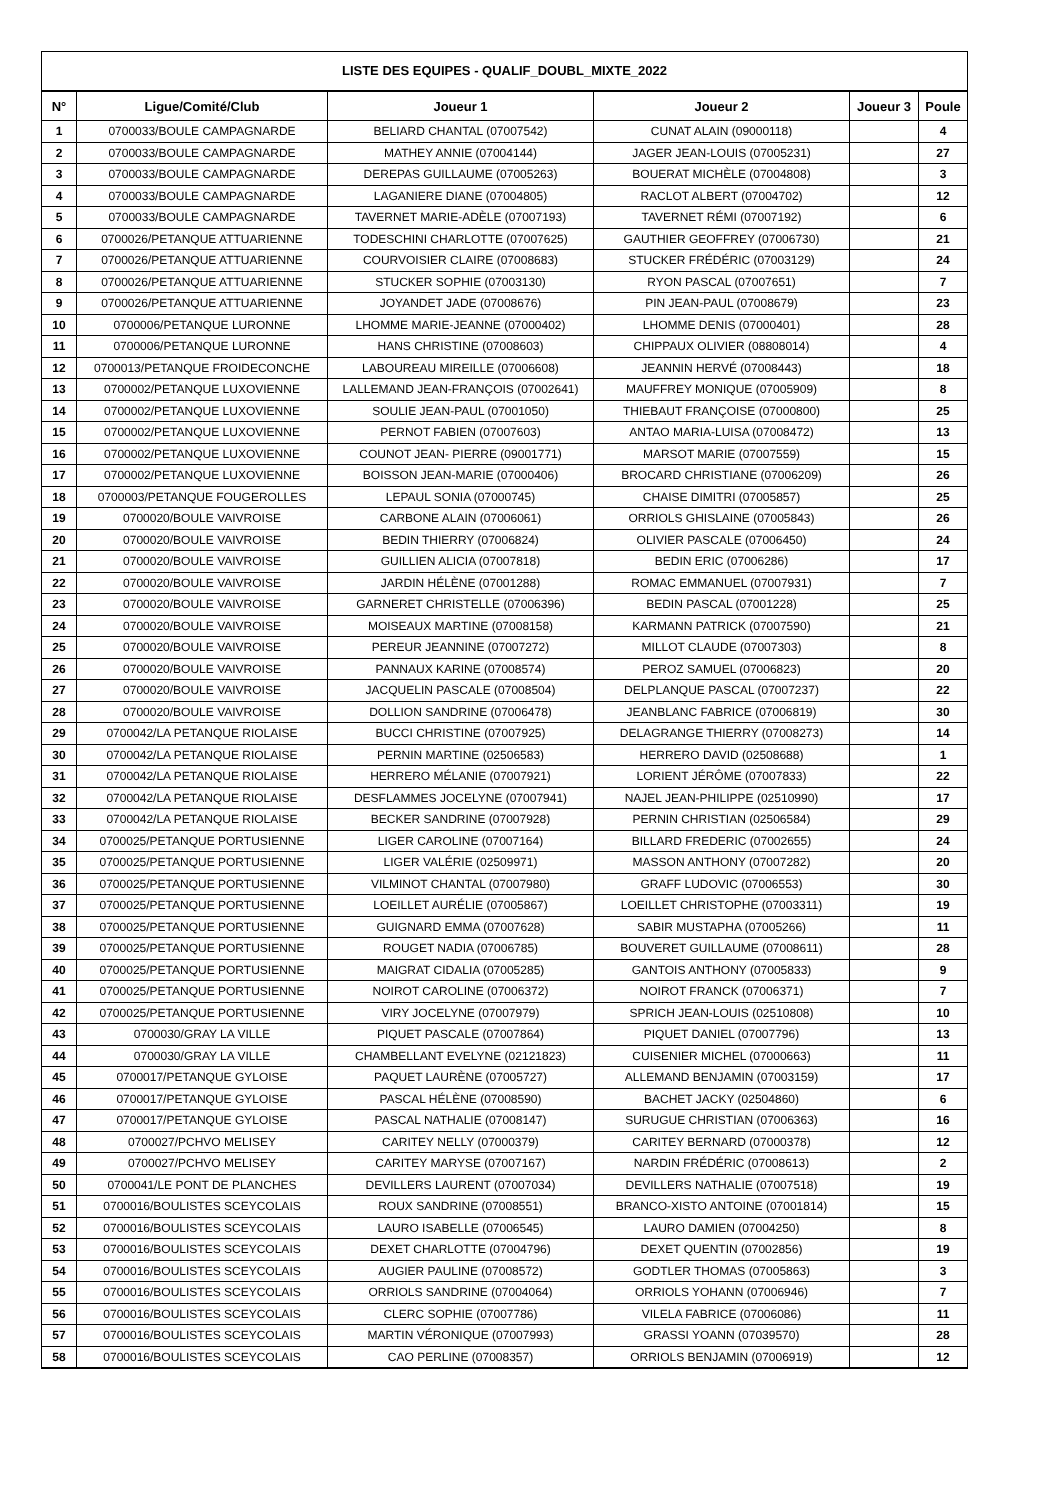LISTE DES EQUIPES - QUALIF_DOUBL_MIXTE_2022
| N° | Ligue/Comité/Club | Joueur 1 | Joueur 2 | Joueur 3 | Poule |
| --- | --- | --- | --- | --- | --- |
| 1 | 0700033/BOULE CAMPAGNARDE | BELIARD CHANTAL (07007542) | CUNAT ALAIN (09000118) | | 4 |
| 2 | 0700033/BOULE CAMPAGNARDE | MATHEY ANNIE (07004144) | JAGER JEAN-LOUIS (07005231) | | 27 |
| 3 | 0700033/BOULE CAMPAGNARDE | DEREPAS GUILLAUME (07005263) | BOUERAT MICHÈLE (07004808) | | 3 |
| 4 | 0700033/BOULE CAMPAGNARDE | LAGANIERE DIANE (07004805) | RACLOT ALBERT (07004702) | | 12 |
| 5 | 0700033/BOULE CAMPAGNARDE | TAVERNET MARIE-ADÈLE (07007193) | TAVERNET RÉMI (07007192) | | 6 |
| 6 | 0700026/PETANQUE ATTUARIENNE | TODESCHINI CHARLOTTE (07007625) | GAUTHIER GEOFFREY (07006730) | | 21 |
| 7 | 0700026/PETANQUE ATTUARIENNE | COURVOISIER CLAIRE (07008683) | STUCKER FRÉDÉRIC (07003129) | | 24 |
| 8 | 0700026/PETANQUE ATTUARIENNE | STUCKER SOPHIE (07003130) | RYON PASCAL (07007651) | | 7 |
| 9 | 0700026/PETANQUE ATTUARIENNE | JOYANDET JADE (07008676) | PIN JEAN-PAUL (07008679) | | 23 |
| 10 | 0700006/PETANQUE LURONNE | LHOMME MARIE-JEANNE (07000402) | LHOMME DENIS (07000401) | | 28 |
| 11 | 0700006/PETANQUE LURONNE | HANS CHRISTINE (07008603) | CHIPPAUX OLIVIER (08808014) | | 4 |
| 12 | 0700013/PETANQUE FROIDECONCHE | LABOUREAU MIREILLE (07006608) | JEANNIN HERVÉ (07008443) | | 18 |
| 13 | 0700002/PETANQUE LUXOVIENNE | LALLEMAND JEAN-FRANÇOIS (07002641) | MAUFFREY MONIQUE (07005909) | | 8 |
| 14 | 0700002/PETANQUE LUXOVIENNE | SOULIE JEAN-PAUL (07001050) | THIEBAUT FRANÇOISE (07000800) | | 25 |
| 15 | 0700002/PETANQUE LUXOVIENNE | PERNOT FABIEN (07007603) | ANTAO MARIA-LUISA (07008472) | | 13 |
| 16 | 0700002/PETANQUE LUXOVIENNE | COUNOT JEAN- PIERRE (09001771) | MARSOT MARIE (07007559) | | 15 |
| 17 | 0700002/PETANQUE LUXOVIENNE | BOISSON JEAN-MARIE (07000406) | BROCARD CHRISTIANE (07006209) | | 26 |
| 18 | 0700003/PETANQUE FOUGEROLLES | LEPAUL SONIA (07000745) | CHAISE DIMITRI (07005857) | | 25 |
| 19 | 0700020/BOULE VAIVROISE | CARBONE ALAIN (07006061) | ORRIOLS GHISLAINE (07005843) | | 26 |
| 20 | 0700020/BOULE VAIVROISE | BEDIN THIERRY (07006824) | OLIVIER PASCALE (07006450) | | 24 |
| 21 | 0700020/BOULE VAIVROISE | GUILLIEN ALICIA (07007818) | BEDIN ERIC (07006286) | | 17 |
| 22 | 0700020/BOULE VAIVROISE | JARDIN HÉLÈNE (07001288) | ROMAC EMMANUEL (07007931) | | 7 |
| 23 | 0700020/BOULE VAIVROISE | GARNERET CHRISTELLE (07006396) | BEDIN PASCAL (07001228) | | 25 |
| 24 | 0700020/BOULE VAIVROISE | MOISEAUX MARTINE (07008158) | KARMANN PATRICK (07007590) | | 21 |
| 25 | 0700020/BOULE VAIVROISE | PEREUR JEANNINE (07007272) | MILLOT CLAUDE (07007303) | | 8 |
| 26 | 0700020/BOULE VAIVROISE | PANNAUX KARINE (07008574) | PEROZ SAMUEL (07006823) | | 20 |
| 27 | 0700020/BOULE VAIVROISE | JACQUELIN PASCALE (07008504) | DELPLANQUE PASCAL (07007237) | | 22 |
| 28 | 0700020/BOULE VAIVROISE | DOLLION SANDRINE (07006478) | JEANBLANC FABRICE (07006819) | | 30 |
| 29 | 0700042/LA PETANQUE RIOLAISE | BUCCI CHRISTINE (07007925) | DELAGRANGE THIERRY (07008273) | | 14 |
| 30 | 0700042/LA PETANQUE RIOLAISE | PERNIN MARTINE (02506583) | HERRERO DAVID (02508688) | | 1 |
| 31 | 0700042/LA PETANQUE RIOLAISE | HERRERO MÉLANIE (07007921) | LORIENT JÉRÔME (07007833) | | 22 |
| 32 | 0700042/LA PETANQUE RIOLAISE | DESFLAMMES JOCELYNE (07007941) | NAJEL JEAN-PHILIPPE (02510990) | | 17 |
| 33 | 0700042/LA PETANQUE RIOLAISE | BECKER SANDRINE (07007928) | PERNIN CHRISTIAN (02506584) | | 29 |
| 34 | 0700025/PETANQUE PORTUSIENNE | LIGER CAROLINE (07007164) | BILLARD FREDERIC (07002655) | | 24 |
| 35 | 0700025/PETANQUE PORTUSIENNE | LIGER VALÉRIE (02509971) | MASSON ANTHONY (07007282) | | 20 |
| 36 | 0700025/PETANQUE PORTUSIENNE | VILMINOT CHANTAL (07007980) | GRAFF LUDOVIC (07006553) | | 30 |
| 37 | 0700025/PETANQUE PORTUSIENNE | LOEILLET AURÉLIE (07005867) | LOEILLET CHRISTOPHE (07003311) | | 19 |
| 38 | 0700025/PETANQUE PORTUSIENNE | GUIGNARD EMMA (07007628) | SABIR MUSTAPHA (07005266) | | 11 |
| 39 | 0700025/PETANQUE PORTUSIENNE | ROUGET NADIA (07006785) | BOUVERET GUILLAUME (07008611) | | 28 |
| 40 | 0700025/PETANQUE PORTUSIENNE | MAIGRAT CIDALIA (07005285) | GANTOIS ANTHONY (07005833) | | 9 |
| 41 | 0700025/PETANQUE PORTUSIENNE | NOIROT CAROLINE (07006372) | NOIROT FRANCK (07006371) | | 7 |
| 42 | 0700025/PETANQUE PORTUSIENNE | VIRY JOCELYNE (07007979) | SPRICH JEAN-LOUIS (02510808) | | 10 |
| 43 | 0700030/GRAY LA VILLE | PIQUET PASCALE (07007864) | PIQUET DANIEL (07007796) | | 13 |
| 44 | 0700030/GRAY LA VILLE | CHAMBELLANT EVELYNE (02121823) | CUISENIER MICHEL (07000663) | | 11 |
| 45 | 0700017/PETANQUE GYLOISE | PAQUET LAURÈNE (07005727) | ALLEMAND BENJAMIN (07003159) | | 17 |
| 46 | 0700017/PETANQUE GYLOISE | PASCAL HÉLÈNE (07008590) | BACHET JACKY (02504860) | | 6 |
| 47 | 0700017/PETANQUE GYLOISE | PASCAL NATHALIE (07008147) | SURUGUE CHRISTIAN (07006363) | | 16 |
| 48 | 0700027/PCHVO MELISEY | CARITEY NELLY (07000379) | CARITEY BERNARD (07000378) | | 12 |
| 49 | 0700027/PCHVO MELISEY | CARITEY MARYSE (07007167) | NARDIN FRÉDÉRIC (07008613) | | 2 |
| 50 | 0700041/LE PONT DE PLANCHES | DEVILLERS LAURENT (07007034) | DEVILLERS NATHALIE (07007518) | | 19 |
| 51 | 0700016/BOULISTES SCEYCOLAIS | ROUX SANDRINE (07008551) | BRANCO-XISTO ANTOINE (07001814) | | 15 |
| 52 | 0700016/BOULISTES SCEYCOLAIS | LAURO ISABELLE (07006545) | LAURO DAMIEN (07004250) | | 8 |
| 53 | 0700016/BOULISTES SCEYCOLAIS | DEXET CHARLOTTE (07004796) | DEXET QUENTIN (07002856) | | 19 |
| 54 | 0700016/BOULISTES SCEYCOLAIS | AUGIER PAULINE (07008572) | GODTLER THOMAS (07005863) | | 3 |
| 55 | 0700016/BOULISTES SCEYCOLAIS | ORRIOLS SANDRINE (07004064) | ORRIOLS YOHANN (07006946) | | 7 |
| 56 | 0700016/BOULISTES SCEYCOLAIS | CLERC SOPHIE (07007786) | VILELA FABRICE (07006086) | | 11 |
| 57 | 0700016/BOULISTES SCEYCOLAIS | MARTIN VÉRONIQUE (07007993) | GRASSI YOANN (07039570) | | 28 |
| 58 | 0700016/BOULISTES SCEYCOLAIS | CAO PERLINE (07008357) | ORRIOLS BENJAMIN (07006919) | | 12 |